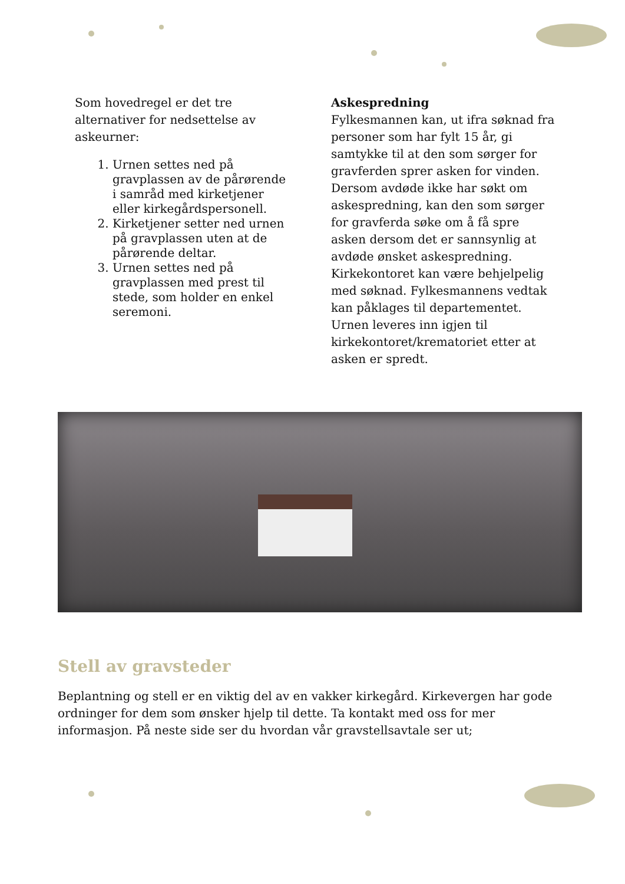Som hovedregel er det tre alternativer for nedsettelse av askeurner:
1. Urnen settes ned på gravplassen av de pårørende i samråd med kirketjener eller kirkegårdspersonell.
2. Kirketjener setter ned urnen på gravplassen uten at de pårørende deltar.
3. Urnen settes ned på gravplassen med prest til stede, som holder en enkel seremoni.
Askespredning
Fylkesmannen kan, ut ifra søknad fra personer som har fylt 15 år, gi samtykke til at den som sørger for gravferden sprer asken for vinden. Dersom avdøde ikke har søkt om askespredning, kan den som sørger for gravferda søke om å få spre asken dersom det er sannsynlig at avdøde ønsket askespredning. Kirkekontoret kan være behjelpelig med søknad. Fylkesmannens vedtak kan påklages til departementet. Urnen leveres inn igjen til kirkekontoret/krematoriet etter at asken er spredt.
Stell av gravsteder
Beplantning og stell er en viktig del av en vakker kirkegård. Kirkevergen har gode ordninger for dem som ønsker hjelp til dette. Ta kontakt med oss for mer informasjon. På neste side ser du hvordan vår gravstellsavtale ser ut;